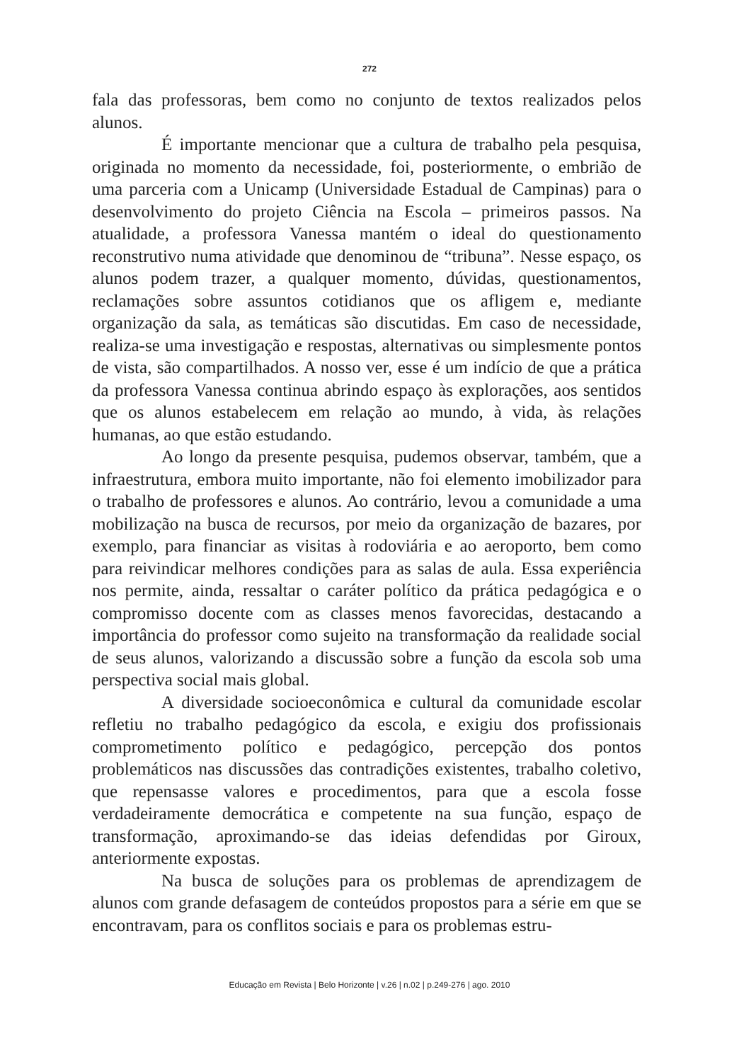272
fala das professoras, bem como no conjunto de textos realizados pelos alunos.
É importante mencionar que a cultura de trabalho pela pesquisa, originada no momento da necessidade, foi, posteriormente, o embrião de uma parceria com a Unicamp (Universidade Estadual de Campinas) para o desenvolvimento do projeto Ciência na Escola – primeiros passos. Na atualidade, a professora Vanessa mantém o ideal do questionamento reconstrutivo numa atividade que denominou de “tribuna”. Nesse espaço, os alunos podem trazer, a qualquer momento, dúvidas, questionamentos, reclamações sobre assuntos cotidianos que os afligem e, mediante organização da sala, as temáticas são discutidas. Em caso de necessidade, realiza-se uma investigação e respostas, alternativas ou simplesmente pontos de vista, são compartilhados. A nosso ver, esse é um indício de que a prática da professora Vanessa continua abrindo espaço às explorações, aos sentidos que os alunos estabelecem em relação ao mundo, à vida, às relações humanas, ao que estão estudando.
Ao longo da presente pesquisa, pudemos observar, também, que a infraestrutura, embora muito importante, não foi elemento imobilizador para o trabalho de professores e alunos. Ao contrário, levou a comunidade a uma mobilização na busca de recursos, por meio da organização de bazares, por exemplo, para financiar as visitas à rodoviária e ao aeroporto, bem como para reivindicar melhores condições para as salas de aula. Essa experiência nos permite, ainda, ressaltar o caráter político da prática pedagógica e o compromisso docente com as classes menos favorecidas, destacando a importância do professor como sujeito na transformação da realidade social de seus alunos, valorizando a discussão sobre a função da escola sob uma perspectiva social mais global.
A diversidade socioeconômica e cultural da comunidade escolar refletiu no trabalho pedagógico da escola, e exigiu dos profissionais comprometimento político e pedagógico, percepção dos pontos problemáticos nas discussões das contradições existentes, trabalho coletivo, que repensasse valores e procedimentos, para que a escola fosse verdadeiramente democrática e competente na sua função, espaço de transformação, aproximando-se das ideias defendidas por Giroux, anteriormente expostas.
Na busca de soluções para os problemas de aprendizagem de alunos com grande defasagem de conteúdos propostos para a série em que se encontravam, para os conflitos sociais e para os problemas estru-
Educação em Revista | Belo Horizonte | v.26 | n.02 | p.249-276 | ago. 2010